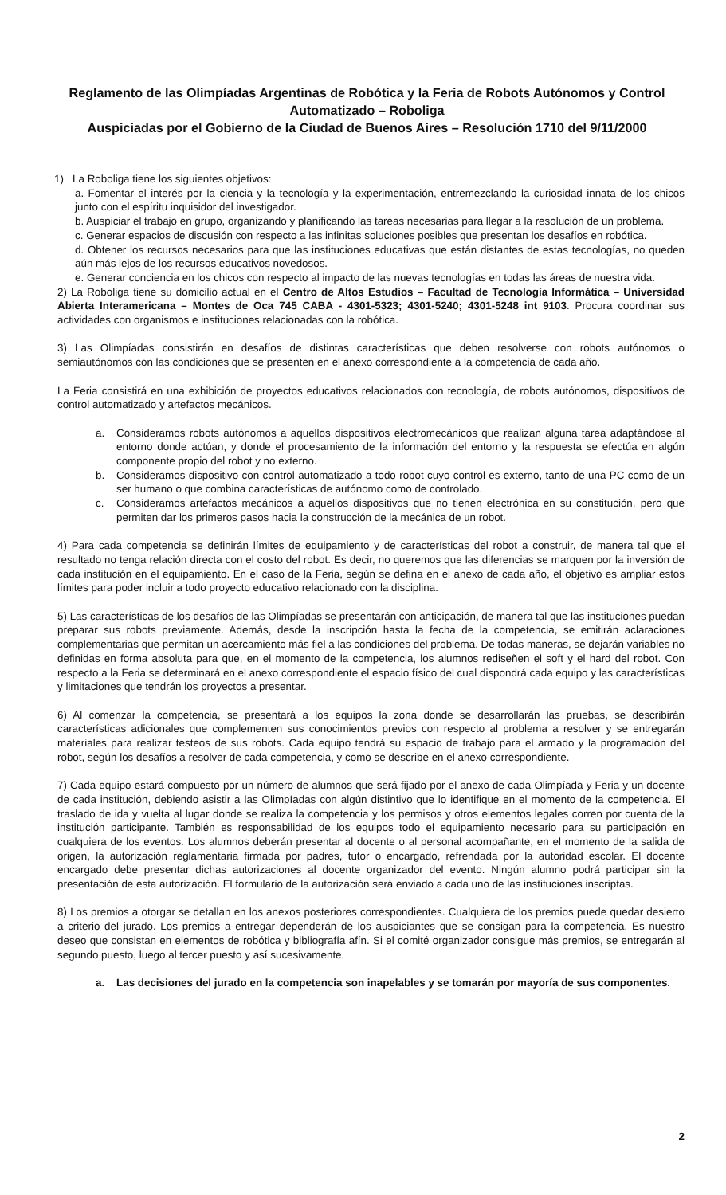Reglamento de las Olimpíadas Argentinas de Robótica y la Feria de Robots Autónomos y Control Automatizado – Roboliga
Auspiciadas por el Gobierno de la Ciudad de Buenos Aires – Resolución 1710 del 9/11/2000
1) La Roboliga tiene los siguientes objetivos:
a. Fomentar el interés por la ciencia y la tecnología y la experimentación, entremezclando la curiosidad innata de los chicos junto con el espíritu inquisidor del investigador.
b. Auspiciar el trabajo en grupo, organizando y planificando las tareas necesarias para llegar a la resolución de un problema.
c. Generar espacios de discusión con respecto a las infinitas soluciones posibles que presentan los desafíos en robótica.
d. Obtener los recursos necesarios para que las instituciones educativas que están distantes de estas tecnologías, no queden aún más lejos de los recursos educativos novedosos.
e. Generar conciencia en los chicos con respecto al impacto de las nuevas tecnologías en todas las áreas de nuestra vida.
2) La Roboliga tiene su domicilio actual en el Centro de Altos Estudios – Facultad de Tecnología Informática – Universidad Abierta Interamericana – Montes de Oca 745 CABA - 4301-5323; 4301-5240; 4301-5248 int 9103. Procura coordinar sus actividades con organismos e instituciones relacionadas con la robótica.
3) Las Olimpíadas consistirán en desafíos de distintas características que deben resolverse con robots autónomos o semiautónomos con las condiciones que se presenten en el anexo correspondiente a la competencia de cada año.
La Feria consistirá en una exhibición de proyectos educativos relacionados con tecnología, de robots autónomos, dispositivos de control automatizado y artefactos mecánicos.
a. Consideramos robots autónomos a aquellos dispositivos electromecánicos que realizan alguna tarea adaptándose al entorno donde actúan, y donde el procesamiento de la información del entorno y la respuesta se efectúa en algún componente propio del robot y no externo.
b. Consideramos dispositivo con control automatizado a todo robot cuyo control es externo, tanto de una PC como de un ser humano o que combina características de autónomo como de controlado.
c. Consideramos artefactos mecánicos a aquellos dispositivos que no tienen electrónica en su constitución, pero que permiten dar los primeros pasos hacia la construcción de la mecánica de un robot.
4) Para cada competencia se definirán límites de equipamiento y de características del robot a construir, de manera tal que el resultado no tenga relación directa con el costo del robot. Es decir, no queremos que las diferencias se marquen por la inversión de cada institución en el equipamiento. En el caso de la Feria, según se defina en el anexo de cada año, el objetivo es ampliar estos límites para poder incluir a todo proyecto educativo relacionado con la disciplina.
5) Las características de los desafíos de las Olimpíadas se presentarán con anticipación, de manera tal que las instituciones puedan preparar sus robots previamente. Además, desde la inscripción hasta la fecha de la competencia, se emitirán aclaraciones complementarias que permitan un acercamiento más fiel a las condiciones del problema. De todas maneras, se dejarán variables no definidas en forma absoluta para que, en el momento de la competencia, los alumnos rediseñen el soft y el hard del robot. Con respecto a la Feria se determinará en el anexo correspondiente el espacio físico del cual dispondrá cada equipo y las características y limitaciones que tendrán los proyectos a presentar.
6) Al comenzar la competencia, se presentará a los equipos la zona donde se desarrollarán las pruebas, se describirán características adicionales que complementen sus conocimientos previos con respecto al problema a resolver y se entregarán materiales para realizar testeos de sus robots. Cada equipo tendrá su espacio de trabajo para el armado y la programación del robot, según los desafíos a resolver de cada competencia, y como se describe en el anexo correspondiente.
7) Cada equipo estará compuesto por un número de alumnos que será fijado por el anexo de cada Olimpíada y Feria y un docente de cada institución, debiendo asistir a las Olimpíadas con algún distintivo que lo identifique en el momento de la competencia. El traslado de ida y vuelta al lugar donde se realiza la competencia y los permisos y otros elementos legales corren por cuenta de la institución participante. También es responsabilidad de los equipos todo el equipamiento necesario para su participación en cualquiera de los eventos. Los alumnos deberán presentar al docente o al personal acompañante, en el momento de la salida de origen, la autorización reglamentaria firmada por padres, tutor o encargado, refrendada por la autoridad escolar. El docente encargado debe presentar dichas autorizaciones al docente organizador del evento. Ningún alumno podrá participar sin la presentación de esta autorización. El formulario de la autorización será enviado a cada uno de las instituciones inscriptas.
8) Los premios a otorgar se detallan en los anexos posteriores correspondientes. Cualquiera de los premios puede quedar desierto a criterio del jurado. Los premios a entregar dependerán de los auspiciantes que se consigan para la competencia. Es nuestro deseo que consistan en elementos de robótica y bibliografía afín. Si el comité organizador consigue más premios, se entregarán al segundo puesto, luego al tercer puesto y así sucesivamente.
a. Las decisiones del jurado en la competencia son inapelables y se tomarán por mayoría de sus componentes.
2